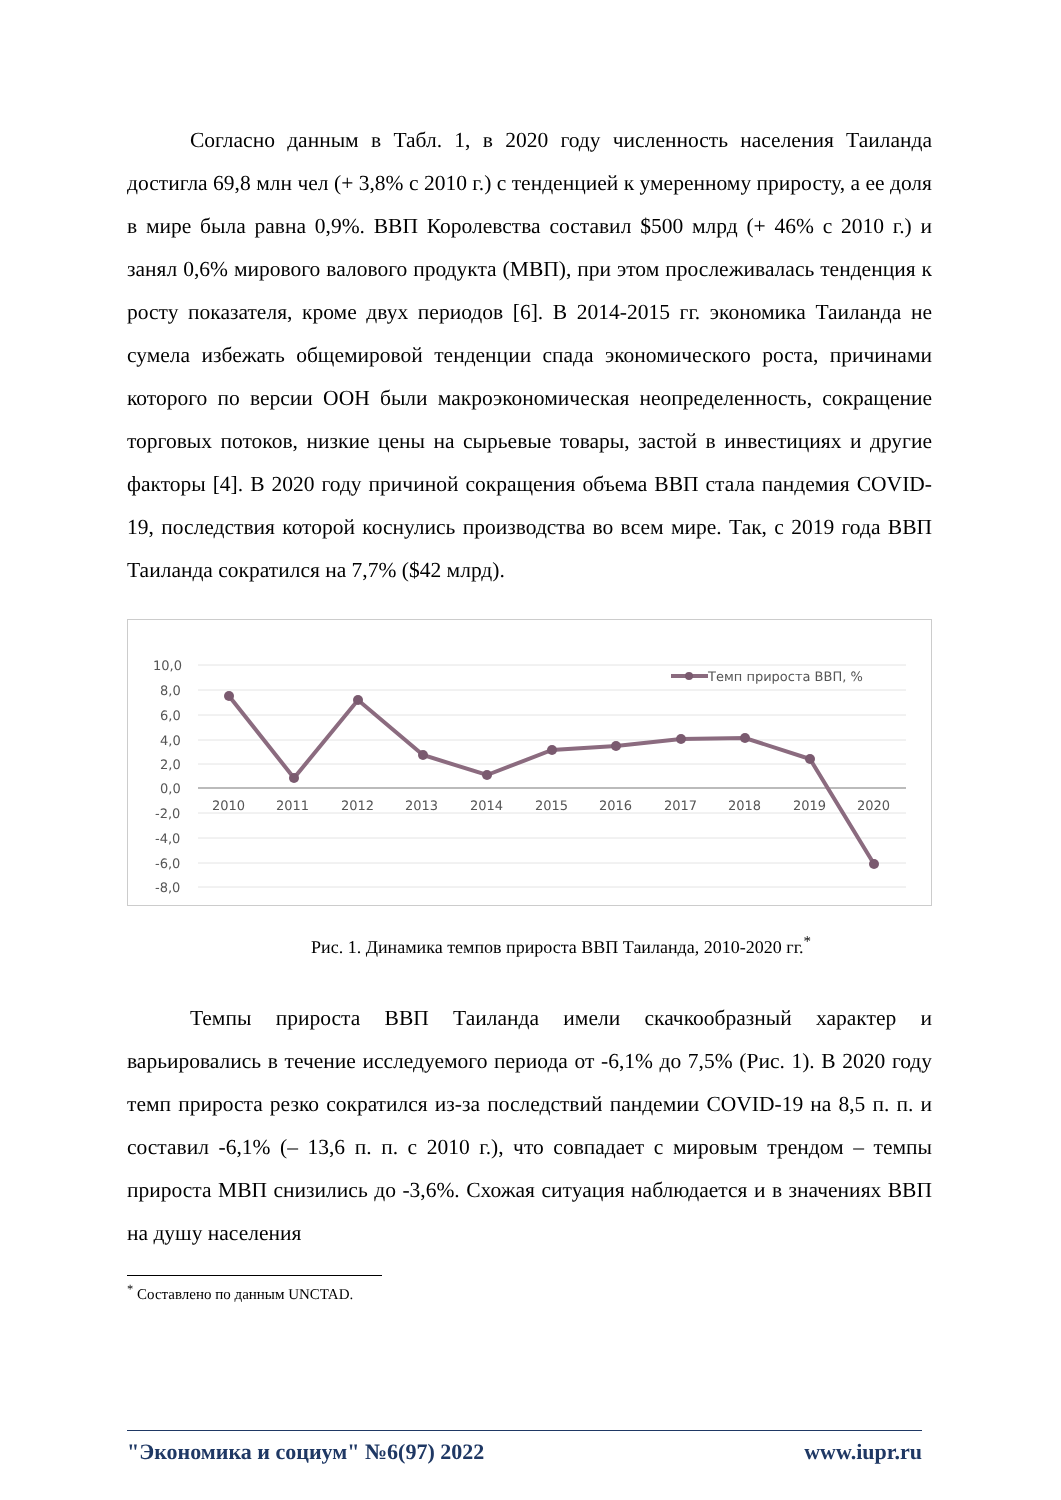Согласно данным в Табл. 1, в 2020 году численность населения Таиланда достигла 69,8 млн чел (+ 3,8% с 2010 г.) с тенденцией к умеренному приросту, а ее доля в мире была равна 0,9%. ВВП Королевства составил $500 млрд (+ 46% с 2010 г.) и занял 0,6% мирового валового продукта (МВП), при этом прослеживалась тенденция к росту показателя, кроме двух периодов [6]. В 2014-2015 гг. экономика Таиланда не сумела избежать общемировой тенденции спада экономического роста, причинами которого по версии ООН были макроэкономическая неопределенность, сокращение торговых потоков, низкие цены на сырьевые товары, застой в инвестициях и другие факторы [4]. В 2020 году причиной сокращения объема ВВП стала пандемия COVID-19, последствия которой коснулись производства во всем мире. Так, с 2019 года ВВП Таиланда сократился на 7,7% ($42 млрд).
10,0
8,0
6,0
4,0
2,0
0,0
-2,0
-4,0
-6,0
-8,0
2010
2011
2012
2013
2014
2015
2016
2017
2018
2019
2020
Темп прироста ВВП, %
Рис. 1. Динамика темпов прироста ВВП Таиланда, 2010-2020 гг.<sup>*</sup>
Темпы прироста ВВП Таиланда имели скачкообразный характер и варьировались в течение исследуемого периода от -6,1% до 7,5% (Рис. 1). В 2020 году темп прироста резко сократился из-за последствий пандемии COVID-19 на 8,5 п. п. и составил -6,1% (– 13,6 п. п. с 2010 г.), что совпадает с мировым трендом – темпы прироста МВП снизились до -3,6%. Схожая ситуация наблюдается и в значениях ВВП на душу населения
<sup>*</sup> Составлено по данным UNCTAD.
"Экономика и социум" №6(97) 2022 www.iupr.ru